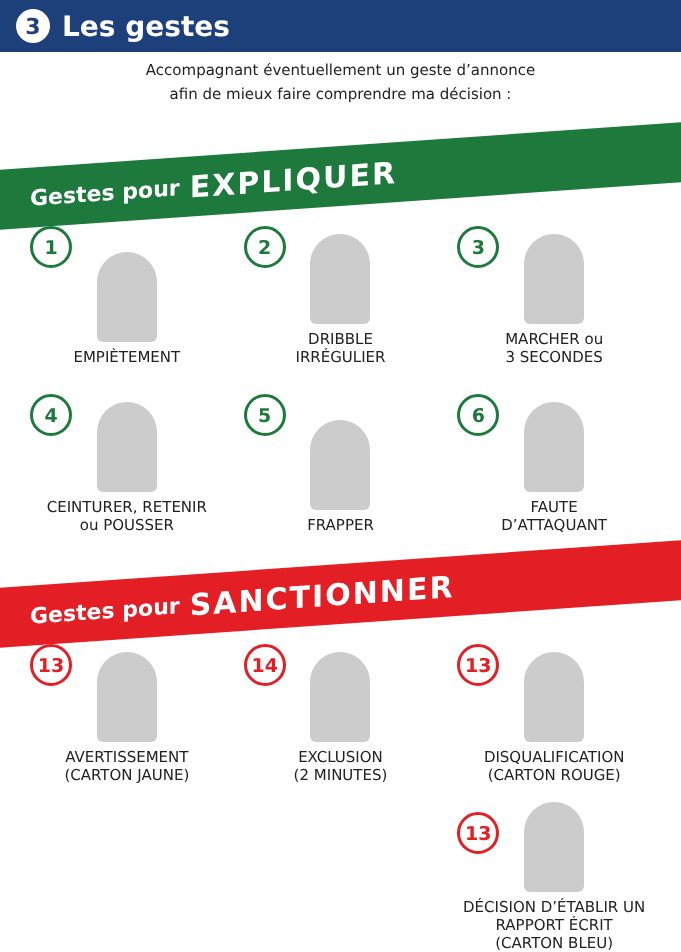3
Les gestes
Accompagnant éventuellement un geste d’annonce
afin de mieux faire comprendre ma décision :
Gestes pour EXPLIQUER
1
EMPIÈTEMENT
2
DRIBBLE
IRRÉGULIER
3
MARCHER ou
3 SECONDES
4
CEINTURER, RETENIR
ou POUSSER
5
FRAPPER
6
FAUTE
D’ATTAQUANT
Gestes pour SANCTIONNER
13
AVERTISSEMENT
(CARTON JAUNE)
14
EXCLUSION
(2 MINUTES)
13
DISQUALIFICATION
(CARTON ROUGE)
13
DÉCISION D’ÉTABLIR UN
RAPPORT ÉCRIT
(CARTON BLEU)